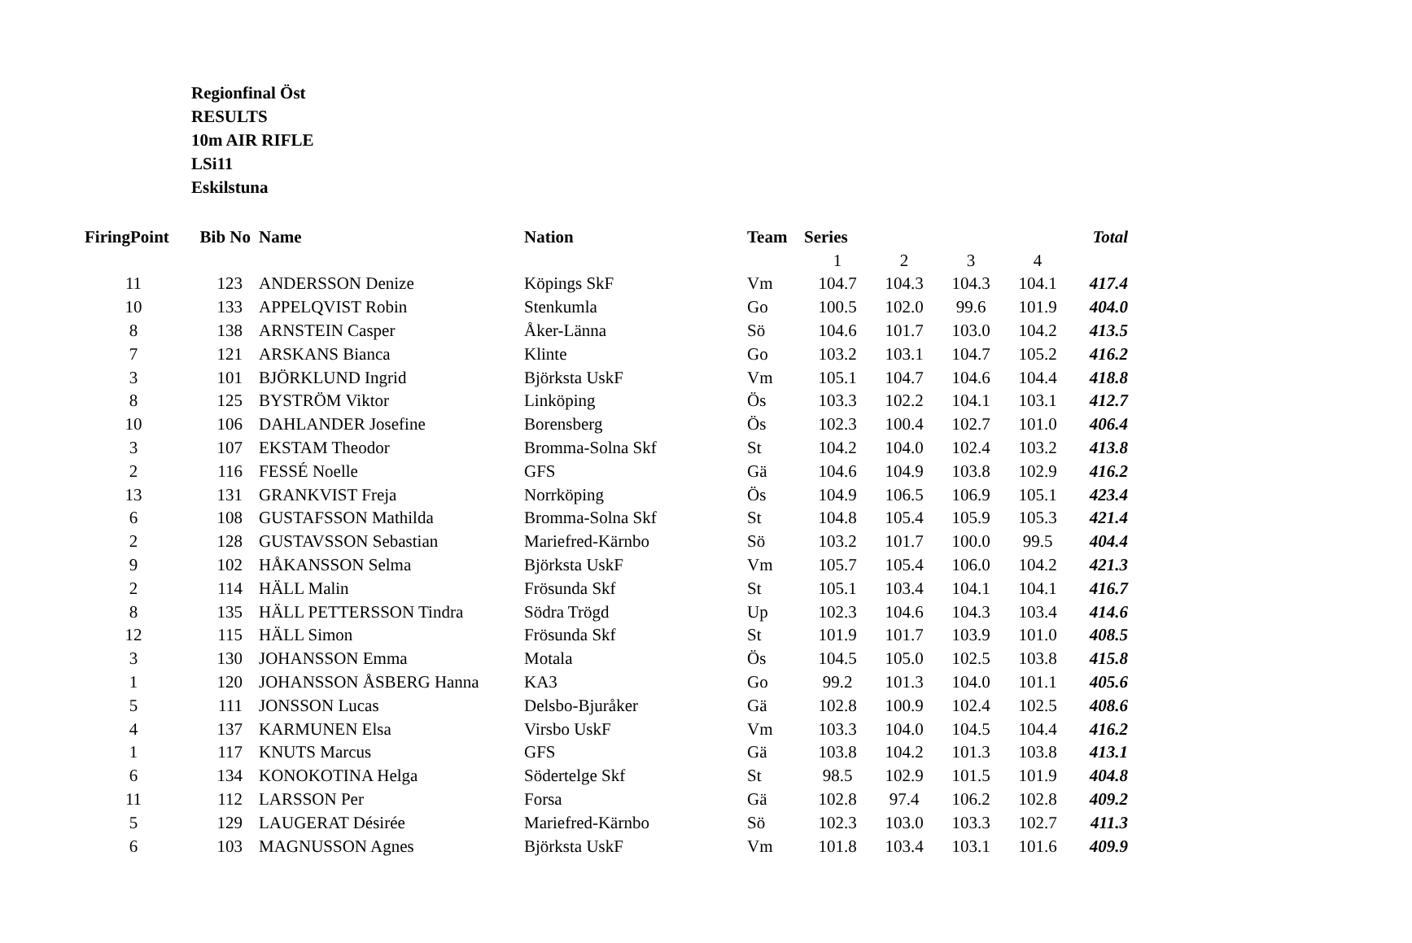Regionfinal Öst
RESULTS
10m AIR RIFLE
LSi11
Eskilstuna
| FiringPoint | Bib No | Name | Nation | Team | Series | | | | Total |
| --- | --- | --- | --- | --- | --- | --- | --- | --- | --- |
| | | | | | 1 | 2 | 3 | 4 | |
| 11 | 123 | ANDERSSON Denize | Köpings SkF | Vm | 104.7 | 104.3 | 104.3 | 104.1 | 417.4 |
| 10 | 133 | APPELQVIST Robin | Stenkumla | Go | 100.5 | 102.0 | 99.6 | 101.9 | 404.0 |
| 8 | 138 | ARNSTEIN Casper | Åker-Länna | Sö | 104.6 | 101.7 | 103.0 | 104.2 | 413.5 |
| 7 | 121 | ARSKANS Bianca | Klinte | Go | 103.2 | 103.1 | 104.7 | 105.2 | 416.2 |
| 3 | 101 | BJÖRKLUND Ingrid | Björksta UskF | Vm | 105.1 | 104.7 | 104.6 | 104.4 | 418.8 |
| 8 | 125 | BYSTRÖM Viktor | Linköping | Ös | 103.3 | 102.2 | 104.1 | 103.1 | 412.7 |
| 10 | 106 | DAHLANDER Josefine | Borensberg | Ös | 102.3 | 100.4 | 102.7 | 101.0 | 406.4 |
| 3 | 107 | EKSTAM Theodor | Bromma-Solna Skf | St | 104.2 | 104.0 | 102.4 | 103.2 | 413.8 |
| 2 | 116 | FESSÉ Noelle | GFS | Gä | 104.6 | 104.9 | 103.8 | 102.9 | 416.2 |
| 13 | 131 | GRANKVIST Freja | Norrköping | Ös | 104.9 | 106.5 | 106.9 | 105.1 | 423.4 |
| 6 | 108 | GUSTAFSSON Mathilda | Bromma-Solna Skf | St | 104.8 | 105.4 | 105.9 | 105.3 | 421.4 |
| 2 | 128 | GUSTAVSSON Sebastian | Mariefred-Kärnbo | Sö | 103.2 | 101.7 | 100.0 | 99.5 | 404.4 |
| 9 | 102 | HÅKANSSON Selma | Björksta UskF | Vm | 105.7 | 105.4 | 106.0 | 104.2 | 421.3 |
| 2 | 114 | HÄLL Malin | Frösunda Skf | St | 105.1 | 103.4 | 104.1 | 104.1 | 416.7 |
| 8 | 135 | HÄLL PETTERSSON Tindra | Södra Trögd | Up | 102.3 | 104.6 | 104.3 | 103.4 | 414.6 |
| 12 | 115 | HÄLL Simon | Frösunda Skf | St | 101.9 | 101.7 | 103.9 | 101.0 | 408.5 |
| 3 | 130 | JOHANSSON Emma | Motala | Ös | 104.5 | 105.0 | 102.5 | 103.8 | 415.8 |
| 1 | 120 | JOHANSSON ÅSBERG Hanna | KA3 | Go | 99.2 | 101.3 | 104.0 | 101.1 | 405.6 |
| 5 | 111 | JONSSON Lucas | Delsbo-Bjuråker | Gä | 102.8 | 100.9 | 102.4 | 102.5 | 408.6 |
| 4 | 137 | KARMUNEN Elsa | Virsbo UskF | Vm | 103.3 | 104.0 | 104.5 | 104.4 | 416.2 |
| 1 | 117 | KNUTS Marcus | GFS | Gä | 103.8 | 104.2 | 101.3 | 103.8 | 413.1 |
| 6 | 134 | KONOKOTINA Helga | Södertelge Skf | St | 98.5 | 102.9 | 101.5 | 101.9 | 404.8 |
| 11 | 112 | LARSSON Per | Forsa | Gä | 102.8 | 97.4 | 106.2 | 102.8 | 409.2 |
| 5 | 129 | LAUGERAT Désirée | Mariefred-Kärnbo | Sö | 102.3 | 103.0 | 103.3 | 102.7 | 411.3 |
| 6 | 103 | MAGNUSSON Agnes | Björksta UskF | Vm | 101.8 | 103.4 | 103.1 | 101.6 | 409.9 |